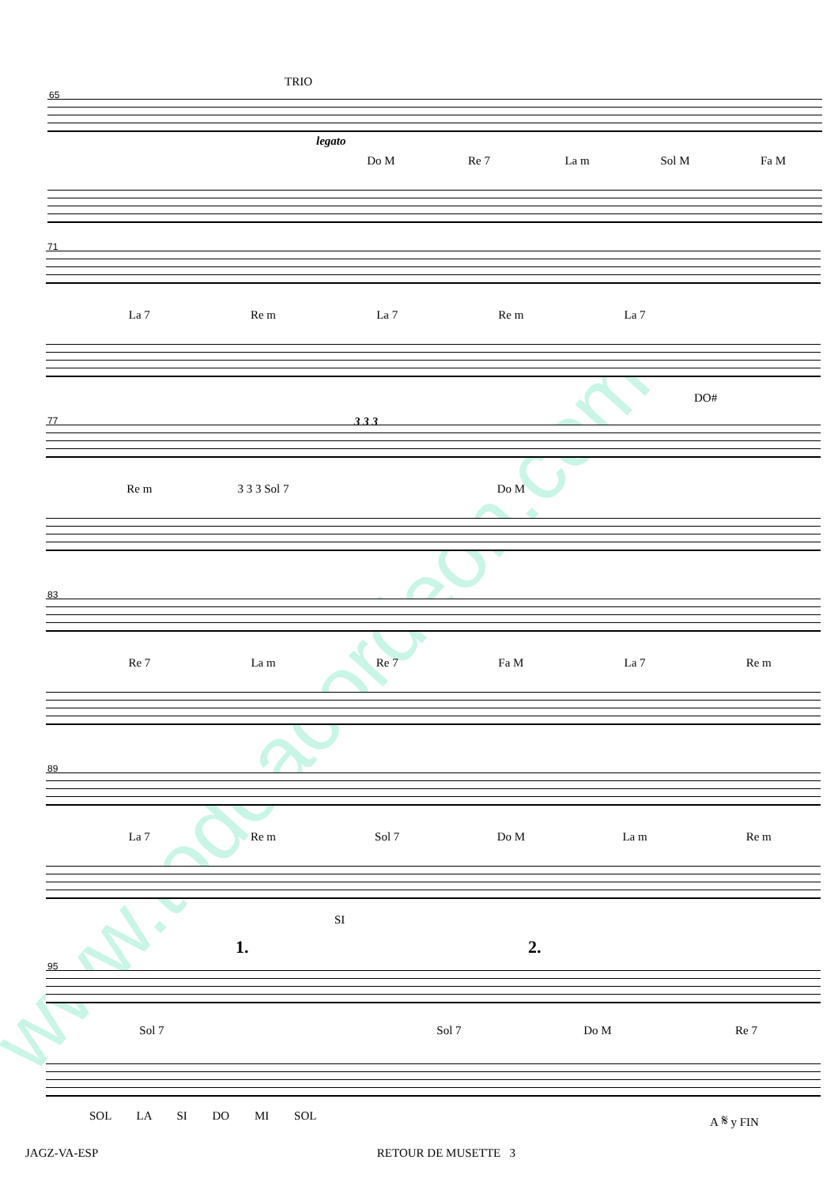www.todoacordeon.com
TRIO
65
legato
Do M Re 7 La m Sol M Fa M
71
La 7 Re m La 7 Re m La 7
DO#
77 3 3 3
Re m 3 3 3 Sol 7 Do M
83
Re 7 La m Re 7 Fa M La 7 Re m
89
La 7 Re m Sol 7 Do M La m Re m
SI
1. 2.
95
Sol 7 Sol 7 Do M Re 7
SOL LA SI DO MI SOL A 𝄋 y FIN
JAGZ-VA-ESP RETOUR DE MUSETTE 3